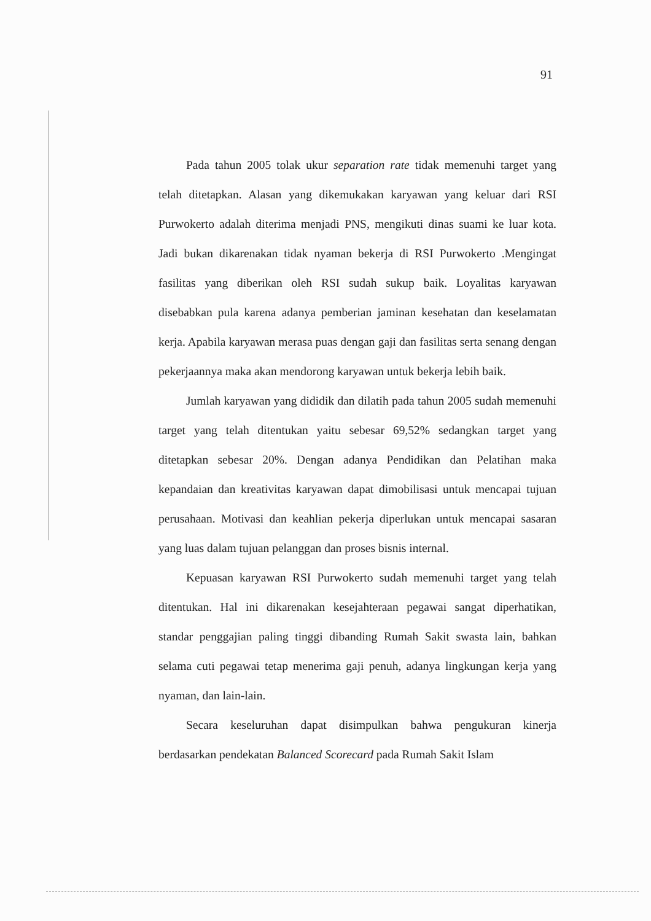91
Pada tahun 2005 tolak ukur separation rate tidak memenuhi target yang telah ditetapkan. Alasan yang dikemukakan karyawan yang keluar dari RSI Purwokerto adalah diterima menjadi PNS, mengikuti dinas suami ke luar kota. Jadi bukan dikarenakan tidak nyaman bekerja di RSI Purwokerto .Mengingat fasilitas yang diberikan oleh RSI sudah sukup baik. Loyalitas karyawan disebabkan pula karena adanya pemberian jaminan kesehatan dan keselamatan kerja. Apabila karyawan merasa puas dengan gaji dan fasilitas serta senang dengan pekerjaannya maka akan mendorong karyawan untuk bekerja lebih baik.
Jumlah karyawan yang dididik dan dilatih pada tahun 2005 sudah memenuhi target yang telah ditentukan yaitu sebesar 69,52% sedangkan target yang ditetapkan sebesar 20%. Dengan adanya Pendidikan dan Pelatihan maka kepandaian dan kreativitas karyawan dapat dimobilisasi untuk mencapai tujuan perusahaan. Motivasi dan keahlian pekerja diperlukan untuk mencapai sasaran yang luas dalam tujuan pelanggan dan proses bisnis internal.
Kepuasan karyawan RSI Purwokerto sudah memenuhi target yang telah ditentukan. Hal ini dikarenakan kesejahteraan pegawai sangat diperhatikan, standar penggajian paling tinggi dibanding Rumah Sakit swasta lain, bahkan selama cuti pegawai tetap menerima gaji penuh, adanya lingkungan kerja yang nyaman, dan lain-lain.
Secara keseluruhan dapat disimpulkan bahwa pengukuran kinerja berdasarkan pendekatan Balanced Scorecard pada Rumah Sakit Islam